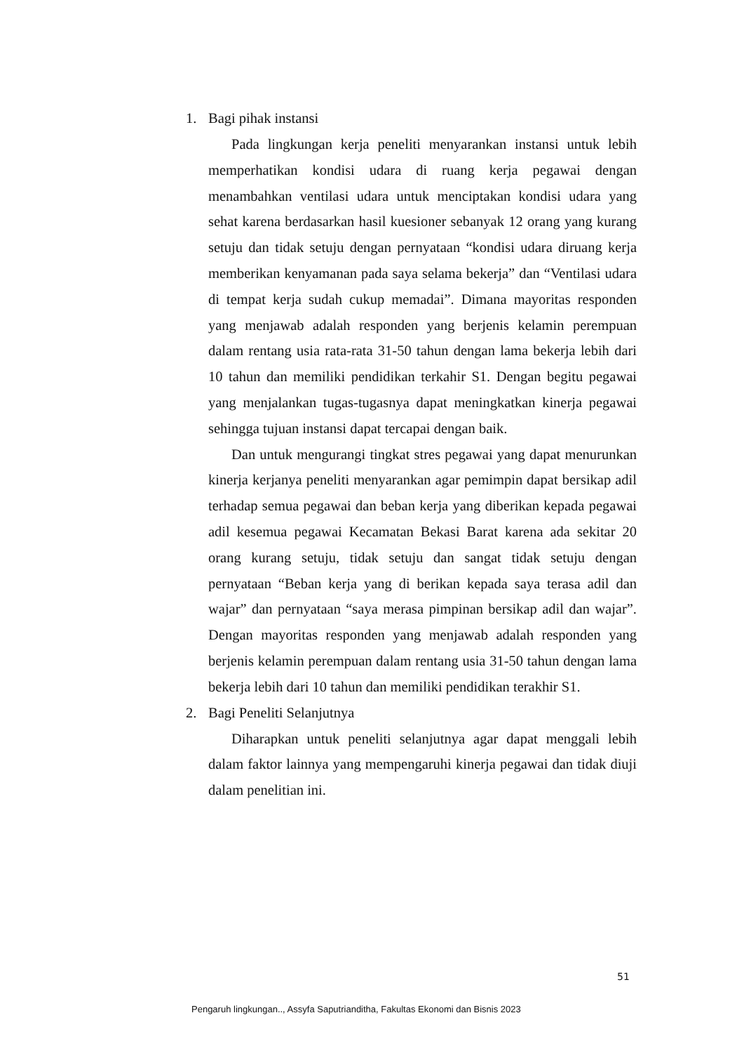1. Bagi pihak instansi
Pada lingkungan kerja peneliti menyarankan instansi untuk lebih memperhatikan kondisi udara di ruang kerja pegawai dengan menambahkan ventilasi udara untuk menciptakan kondisi udara yang sehat karena berdasarkan hasil kuesioner sebanyak 12 orang yang kurang setuju dan tidak setuju dengan pernyataan “kondisi udara diruang kerja memberikan kenyamanan pada saya selama bekerja” dan “Ventilasi udara di tempat kerja sudah cukup memadai”. Dimana mayoritas responden yang menjawab adalah responden yang berjenis kelamin perempuan dalam rentang usia rata-rata 31-50 tahun dengan lama bekerja lebih dari 10 tahun dan memiliki pendidikan terkahir S1. Dengan begitu pegawai yang menjalankan tugas-tugasnya dapat meningkatkan kinerja pegawai sehingga tujuan instansi dapat tercapai dengan baik.
Dan untuk mengurangi tingkat stres pegawai yang dapat menurunkan kinerja kerjanya peneliti menyarankan agar pemimpin dapat bersikap adil terhadap semua pegawai dan beban kerja yang diberikan kepada pegawai adil kesemua pegawai Kecamatan Bekasi Barat karena ada sekitar 20 orang kurang setuju, tidak setuju dan sangat tidak setuju dengan pernyataan “Beban kerja yang di berikan kepada saya terasa adil dan wajar” dan pernyataan “saya merasa pimpinan bersikap adil dan wajar”. Dengan mayoritas responden yang menjawab adalah responden yang berjenis kelamin perempuan dalam rentang usia 31-50 tahun dengan lama bekerja lebih dari 10 tahun dan memiliki pendidikan terakhir S1.
2. Bagi Peneliti Selanjutnya
Diharapkan untuk peneliti selanjutnya agar dapat menggali lebih dalam faktor lainnya yang mempengaruhi kinerja pegawai dan tidak diuji dalam penelitian ini.
51
Pengaruh lingkungan.., Assyfa Saputrianditha, Fakultas Ekonomi dan Bisnis 2023